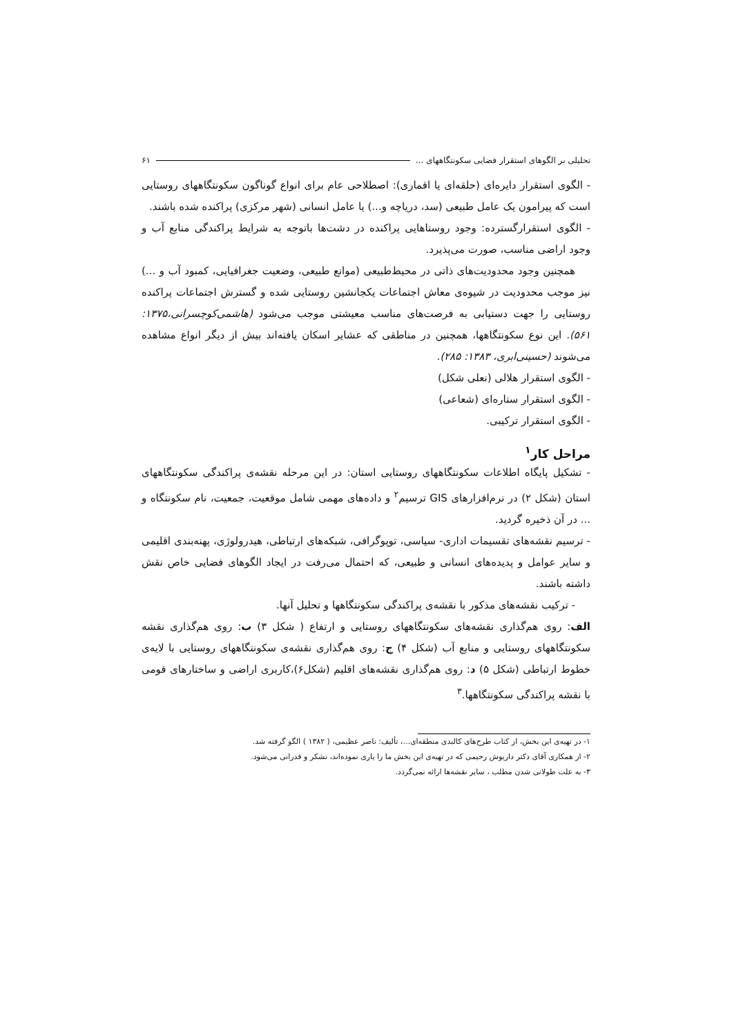تحلیلی بر الگوهای استقرار فضایی سکونتگاههای ... ۶۱
- الگوی استقرار دایره‌ای (حلقه‌ای یا اقماری): اصطلاحی عام برای انواع گوناگون سکونتگاههای روستایی است که پیرامون یک عامل طبیعی (سد، دریاچه و...) یا عامل انسانی (شهر مرکزی) پراکنده شده باشند.
- الگوی استقرارگسترده: وجود روستاهایی پراکنده در دشت‌ها باتوجه به شرایط پراکندگی منابع آب و وجود اراضی مناسب، صورت می‌پذیرد.
همچنین وجود محدودیت‌های ذاتی در محیط‌طبیعی (موانع طبیعی، وضعیت جغرافیایی، کمبود آب و ...) نیز موجب محدودیت در شیوه‌ی معاش اجتماعات یکجانشین روستایی شده و گسترش اجتماعات پراکنده روستایی را جهت دستیابی به فرصت‌های مناسب معیشتی موجب می‌شود (هاشمی‌کوچسرانی،۱۳۷۵: ۵۶۱). این نوع سکونتگاهها، همچنین در مناطقی که عشایر اسکان یافته‌اند بیش از دیگر انواع مشاهده می‌شوند (حسینی‌ابری، ۱۳۸۳: ۲۸۵).
- الگوی استقرار هلالی (نعلی شکل)
- الگوی استقرار ستاره‌ای (شعاعی)
- الگوی استقرار ترکیبی.
مراحل کار<sup>۱</sup>
- تشکیل پایگاه اطلاعات سکونتگاههای روستایی استان: در این مرحله نقشه‌ی پراکندگی سکونتگاههای استان (شکل ۲) در نرم‌افزارهای GIS ترسیم<sup>۲</sup> و داده‌های مهمی شامل موقعیت، جمعیت، نام سکونتگاه و ... در آن ذخیره گردید.
- ترسیم نقشه‌های تقسیمات اداری- سیاسی، توپوگرافی، شبکه‌های ارتباطی، هیدرولوژی، پهنه‌بندی اقلیمی و سایر عوامل و پدیده‌های انسانی و طبیعی، که احتمال می‌رفت در ایجاد الگوهای فضایی خاص نقش داشته باشند.
- ترکیب نقشه‌های مذکور با نقشه‌ی پراکندگی سکونتگاهها و تحلیل آنها.
الف: روی هم‌گذاری نقشه‌های سکونتگاههای روستایی و ارتفاع ( شکل ۳) ب: روی هم‌گذاری نقشه سکونتگاههای روستایی و منابع آب (شکل ۴) ج: روی هم‌گذاری نقشه‌ی سکونتگاههای روستایی با لایه‌ی خطوط ارتباطی (شکل ۵) د: روی هم‌گذاری نقشه‌های اقلیم (شکل۶)،کاربری اراضی و ساختارهای قومی با نقشه پراکندگی سکونتگاهها.<sup>۳</sup>
۱- در تهیه‌ی این بخش، از کتاب طرح‌های کالبدی منطقه‌ای...، تألیف: ناصر عظیمی، ( ۱۳۸۲ ) الگو گرفته شد.
۲- از همکاری آقای دکتر داریوش رحیمی که در تهیه‌ی این بخش ما را یاری نموده‌اند، تشکر و قدرانی می‌شود.
۳- به علت طولانی شدن مطلب ، سایر نقشه‌ها ارائه نمی‌گردد.